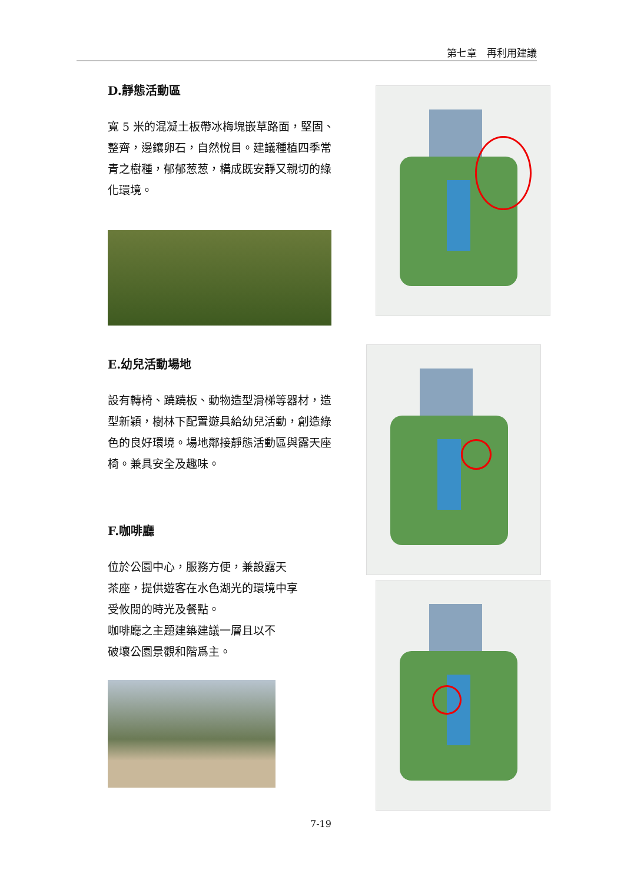第七章　再利用建議
D.靜態活動區
寬 5 米的混凝土板帶冰梅塊嵌草路面，堅固、整齊，邊鑲卵石，自然悅目。建議種植四季常青之樹種，郁郁葱葱，構成既安靜又親切的綠化環境。
E.幼兒活動場地
設有轉椅、蹺蹺板、動物造型滑梯等器材，造型新穎，樹林下配置遊具給幼兒活動，創造綠色的良好環境。場地鄰接靜態活動區與露天座椅。兼具安全及趣味。
F.咖啡廳
位於公園中心，服務方便，兼設露天
茶座，提供遊客在水色湖光的環境中享
受攸閒的時光及餐點。
咖啡廳之主題建築建議一層且以不
破壞公園景觀和階爲主。
7-19